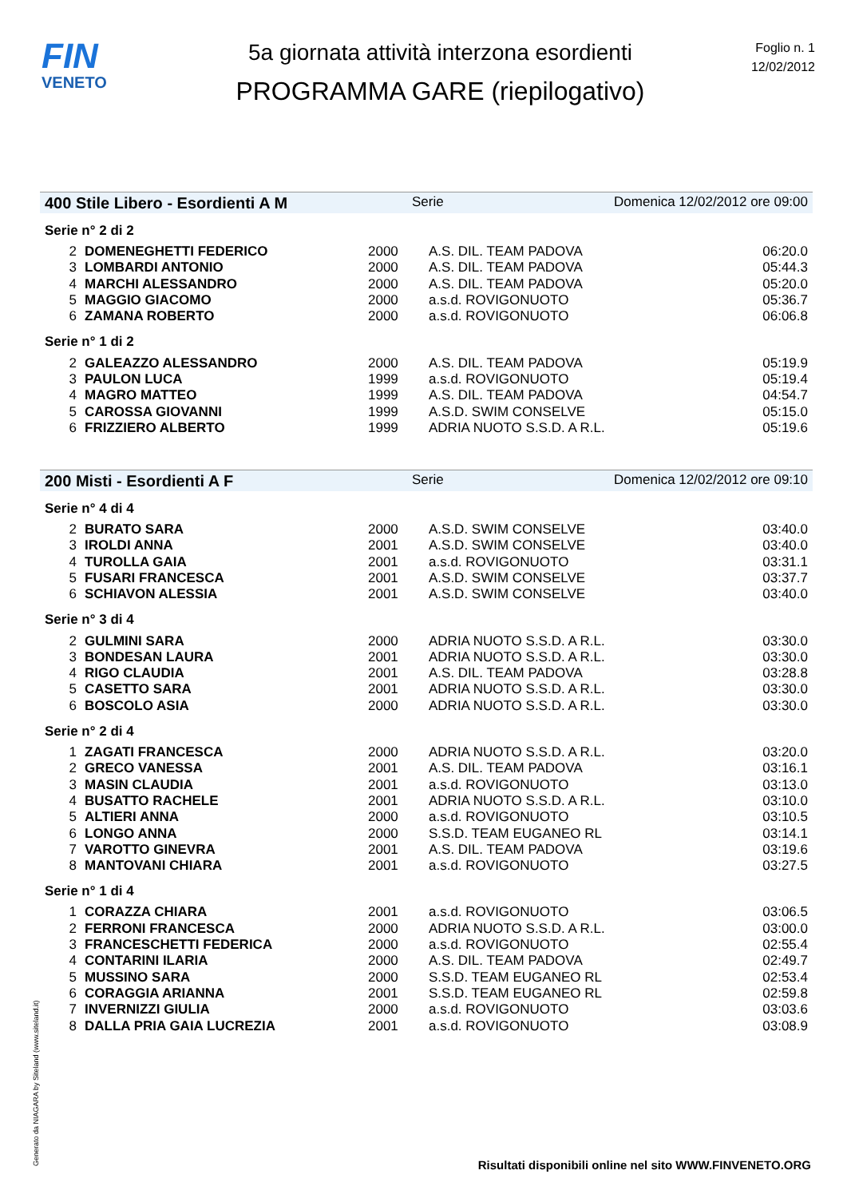FIN
VENETO
5a giornata attività interzona esordienti
PROGRAMMA GARE (riepilogativo)
Foglio n. 1
12/02/2012
400 Stile Libero - Esordienti A M Serie Domenica 12/02/2012 ore 09:00
Serie n° 2 di 2
| 2 | DOMENEGHETTI FEDERICO | 2000 | A.S. DIL. TEAM PADOVA | 06:20.0 |
| 3 | LOMBARDI ANTONIO | 2000 | A.S. DIL. TEAM PADOVA | 05:44.3 |
| 4 | MARCHI ALESSANDRO | 2000 | A.S. DIL. TEAM PADOVA | 05:20.0 |
| 5 | MAGGIO GIACOMO | 2000 | a.s.d. ROVIGONUOTO | 05:36.7 |
| 6 | ZAMANA ROBERTO | 2000 | a.s.d. ROVIGONUOTO | 06:06.8 |
Serie n° 1 di 2
| 2 | GALEAZZO ALESSANDRO | 2000 | A.S. DIL. TEAM PADOVA | 05:19.9 |
| 3 | PAULON LUCA | 1999 | a.s.d. ROVIGONUOTO | 05:19.4 |
| 4 | MAGRO MATTEO | 1999 | A.S. DIL. TEAM PADOVA | 04:54.7 |
| 5 | CAROSSA GIOVANNI | 1999 | A.S.D. SWIM CONSELVE | 05:15.0 |
| 6 | FRIZZIERO ALBERTO | 1999 | ADRIA NUOTO S.S.D. A R.L. | 05:19.6 |
200 Misti - Esordienti A F Serie Domenica 12/02/2012 ore 09:10
Serie n° 4 di 4
| 2 | BURATO SARA | 2000 | A.S.D. SWIM CONSELVE | 03:40.0 |
| 3 | IROLDI ANNA | 2001 | A.S.D. SWIM CONSELVE | 03:40.0 |
| 4 | TUROLLA GAIA | 2001 | a.s.d. ROVIGONUOTO | 03:31.1 |
| 5 | FUSARI FRANCESCA | 2001 | A.S.D. SWIM CONSELVE | 03:37.7 |
| 6 | SCHIAVON ALESSIA | 2001 | A.S.D. SWIM CONSELVE | 03:40.0 |
Serie n° 3 di 4
| 2 | GULMINI SARA | 2000 | ADRIA NUOTO S.S.D. A R.L. | 03:30.0 |
| 3 | BONDESAN LAURA | 2001 | ADRIA NUOTO S.S.D. A R.L. | 03:30.0 |
| 4 | RIGO CLAUDIA | 2001 | A.S. DIL. TEAM PADOVA | 03:28.8 |
| 5 | CASETTO SARA | 2001 | ADRIA NUOTO S.S.D. A R.L. | 03:30.0 |
| 6 | BOSCOLO ASIA | 2000 | ADRIA NUOTO S.S.D. A R.L. | 03:30.0 |
Serie n° 2 di 4
| 1 | ZAGATI FRANCESCA | 2000 | ADRIA NUOTO S.S.D. A R.L. | 03:20.0 |
| 2 | GRECO VANESSA | 2001 | A.S. DIL. TEAM PADOVA | 03:16.1 |
| 3 | MASIN CLAUDIA | 2001 | a.s.d. ROVIGONUOTO | 03:13.0 |
| 4 | BUSATTO RACHELE | 2001 | ADRIA NUOTO S.S.D. A R.L. | 03:10.0 |
| 5 | ALTIERI ANNA | 2000 | a.s.d. ROVIGONUOTO | 03:10.5 |
| 6 | LONGO ANNA | 2000 | S.S.D. TEAM EUGANEO RL | 03:14.1 |
| 7 | VAROTTO GINEVRA | 2001 | A.S. DIL. TEAM PADOVA | 03:19.6 |
| 8 | MANTOVANI CHIARA | 2001 | a.s.d. ROVIGONUOTO | 03:27.5 |
Serie n° 1 di 4
| 1 | CORAZZA CHIARA | 2001 | a.s.d. ROVIGONUOTO | 03:06.5 |
| 2 | FERRONI FRANCESCA | 2000 | ADRIA NUOTO S.S.D. A R.L. | 03:00.0 |
| 3 | FRANCESCHETTI FEDERICA | 2000 | a.s.d. ROVIGONUOTO | 02:55.4 |
| 4 | CONTARINI ILARIA | 2000 | A.S. DIL. TEAM PADOVA | 02:49.7 |
| 5 | MUSSINO SARA | 2000 | S.S.D. TEAM EUGANEO RL | 02:53.4 |
| 6 | CORAGGIA ARIANNA | 2001 | S.S.D. TEAM EUGANEO RL | 02:59.8 |
| 7 | INVERNIZZI GIULIA | 2000 | a.s.d. ROVIGONUOTO | 03:03.6 |
| 8 | DALLA PRIA GAIA LUCREZIA | 2001 | a.s.d. ROVIGONUOTO | 03:08.9 |
Generato da NIAGARA by Siteland (www.siteland.it)
Risultati disponibili online nel sito WWW.FINVENETO.ORG